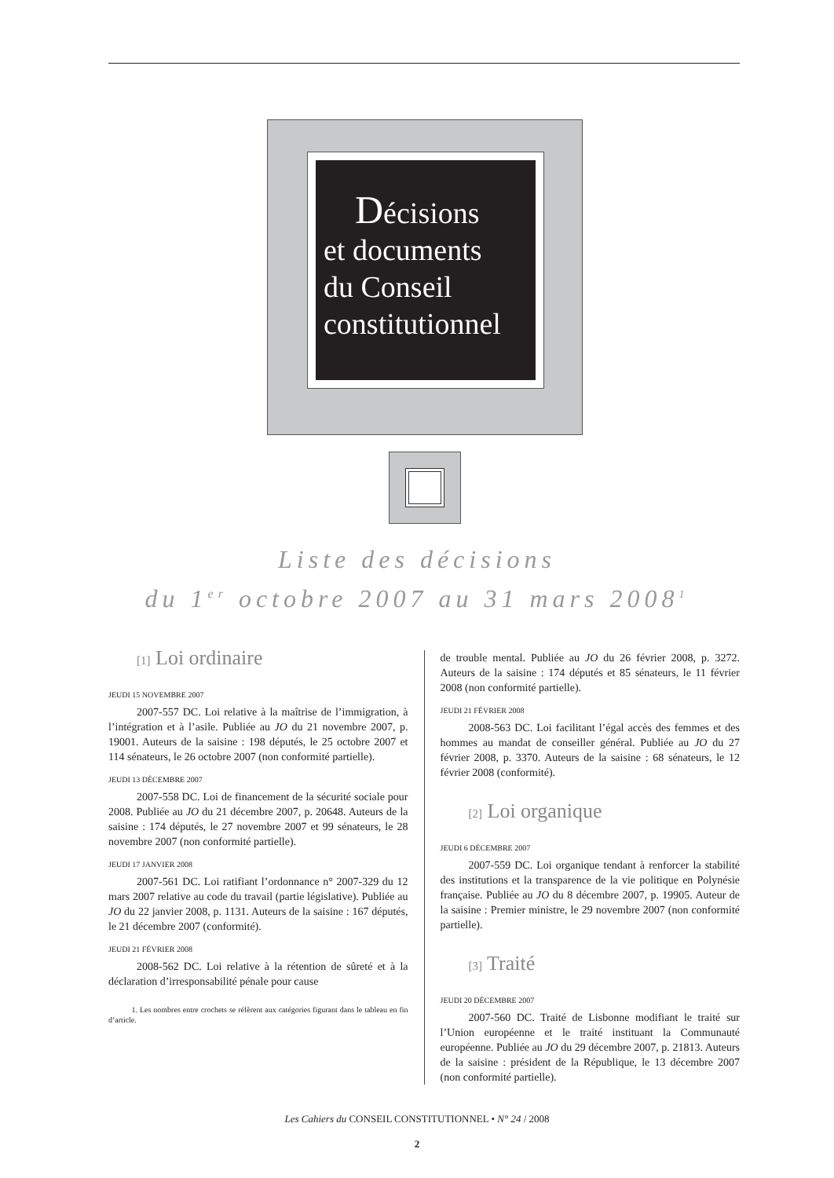Décisions
et documents
du Conseil
constitutionnel
Liste des décisions
du 1<sup>er</sup> octobre 2007 au 31 mars 2008<sup>1</sup>
[1] Loi ordinaire
JEUDI 15 NOVEMBRE 2007
2007-557 DC. Loi relative à la maîtrise de l’immigration, à l’intégration et à l’asile. Publiée au JO du 21 novembre 2007, p. 19001. Auteurs de la saisine : 198 députés, le 25 octobre 2007 et 114 sénateurs, le 26 octobre 2007 (non conformité partielle).
JEUDI 13 DÉCEMBRE 2007
2007-558 DC. Loi de financement de la sécurité sociale pour 2008. Publiée au JO du 21 décembre 2007, p. 20648. Auteurs de la saisine : 174 députés, le 27 novembre 2007 et 99 sénateurs, le 28 novembre 2007 (non conformité partielle).
JEUDI 17 JANVIER 2008
2007-561 DC. Loi ratifiant l’ordonnance n° 2007-329 du 12 mars 2007 relative au code du travail (partie législative). Publiée au JO du 22 janvier 2008, p. 1131. Auteurs de la saisine : 167 députés, le 21 décembre 2007 (conformité).
JEUDI 21 FÉVRIER 2008
2008-562 DC. Loi relative à la rétention de sûreté et à la déclaration d’irresponsabilité pénale pour cause
1. Les nombres entre crochets se réfèrent aux catégories figurant dans le tableau en fin d’article.
de trouble mental. Publiée au JO du 26 février 2008, p. 3272. Auteurs de la saisine : 174 députés et 85 sénateurs, le 11 février 2008 (non conformité partielle).
JEUDI 21 FÉVRIER 2008
2008-563 DC. Loi facilitant l’égal accès des femmes et des hommes au mandat de conseiller général. Publiée au JO du 27 février 2008, p. 3370. Auteurs de la saisine : 68 sénateurs, le 12 février 2008 (conformité).
[2] Loi organique
JEUDI 6 DÉCEMBRE 2007
2007-559 DC. Loi organique tendant à renforcer la stabilité des institutions et la transparence de la vie politique en Polynésie française. Publiée au JO du 8 décembre 2007, p. 19905. Auteur de la saisine : Premier ministre, le 29 novembre 2007 (non conformité partielle).
[3] Traité
JEUDI 20 DÉCEMBRE 2007
2007-560 DC. Traité de Lisbonne modifiant le traité sur l’Union européenne et le traité instituant la Communauté européenne. Publiée au JO du 29 décembre 2007, p. 21813. Auteurs de la saisine : président de la République, le 13 décembre 2007 (non conformité partielle).
Les Cahiers du CONSEIL CONSTITUTIONNEL • N° 24 / 2008
2